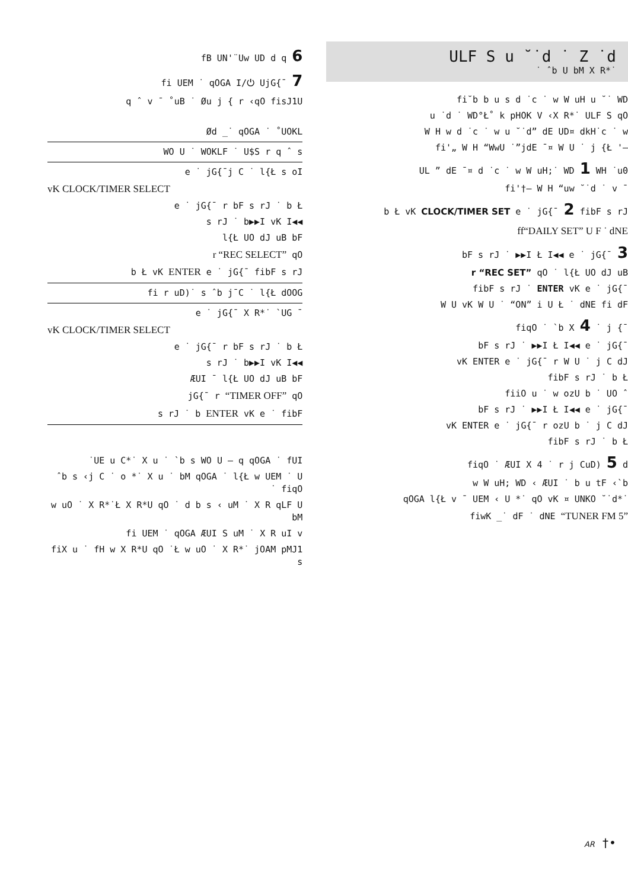fB UN'¨Uw UD d q 6
fi UEM ˙ qOGA I/⏻ UjG{¯ 7
q ˆ v ¯ ˚uB ˙ Øu j { r ‹qO fisJ1U
Ød _˙ qOGA ˙ ˚UOKL
WO U ˙ WOKLF ˙ U$S r q ˆ s
e ˙ jG{¯j C ˙ l{Ł s oI
vK CLOCK/TIMER SELECT
e ˙ jG{¯ r bF s rJ ˙ b Ł
s rJ ˙ b▶▶I vK I◀◀
l{Ł UO dJ uB bF
r “REC SELECT” qO
b Ł vK ENTER e ˙ jG{¯ fibF s rJ
fi r uD)˙ s ˆb j¯C ˙ l{Ł dOOG
e ˙ jG{¯ X R*˙ `UG ¯
vK CLOCK/TIMER SELECT
e ˙ jG{¯ r bF s rJ ˙ b Ł
s rJ ˙ b▶▶I vK I◀◀
ÆUI ¯ l{Ł UO dJ uB bF
jG{¯ r “TIMER OFF” qO
s rJ ˙ b ENTER vK e ˙ fibF
˙UE u C*˙ X u ˙ `b s WO U – q qOGA ˙ fUI
ˆb s ‹j C ˙ o *˙ X u ˙ bM qOGA ˙ l{Ł w UEM ˙ U ˙ fiqO
w uO ˙ X R*˙Ł X R*U qO ˙ d b s ‹ uM ˙ X R qLF U bM
fi UEM ˙ qOGA ÆUI S uM ˙ X R uI v
fiX u ˙ fH w X R*U qO ˙Ł w uO ˙ X R*˙ jOAM pMJ1 s
ULF S u ˘˙d ˙ Z ˙d
˙ ˆb U bM X R*˙
fi˘b b u s d ˙c ˙ w W uH u ˘˙ WD
u ˙d ˙ WD°Ł˚ k pHOK V ‹X R*˙ ULF S qO
W H w d ˙c ˙ w u ˘˙d” dE UD¤ dkH˙c ˙ w
fi'„ W H “WwU ˙”jdE ¯¤ W U ˙ j {Ł '–
UL ” dE ¯¤ d ˙c ˙ w W uH;˙ WD 1 WH ˙u0
fi'†– W H “uw ˘˙d ˙ v ¯
b Ł vK CLOCK/TIMER SET e ˙ jG{¯ 2 fibF s rJ
ff“DAILY SET” U F ˙ dNE
bF s rJ ˙ ▶▶I Ł I◀◀ e ˙ jG{¯ 3
r “REC SET” qO ˙ l{Ł UO dJ uB
fibF s rJ ˙ ENTER vK e ˙ jG{¯
W U vK W U ˙ “ON” i U Ł ˙ dNE fi dF
fiqO ˙ `b X 4 ˙ j {¯
bF s rJ ˙ ▶▶I Ł I◀◀ e ˙ jG{¯
vK ENTER e ˙ jG{¯ r W U ˙ j C dJ
fibF s rJ ˙ b Ł
fiiO u ˙ w ozU b ˙ UO ˆ
bF s rJ ˙ ▶▶I Ł I◀◀ e ˙ jG{¯
vK ENTER e ˙ jG{¯ r ozU b ˙ j C dJ
fibF s rJ ˙ b Ł
fiqO ˙ ÆUI X 4 ˙ r j CuD) 5 d
w W uH; WD ‹ ÆUI ˙ b u tF ‹`b
qOGA l{Ł v ¯ UEM ‹ U *˙ qO vK ¤ UNKO ˘˙d*˙
fiwK _˙ dF ˙ dNE “TUNER FM 5”
AR †•